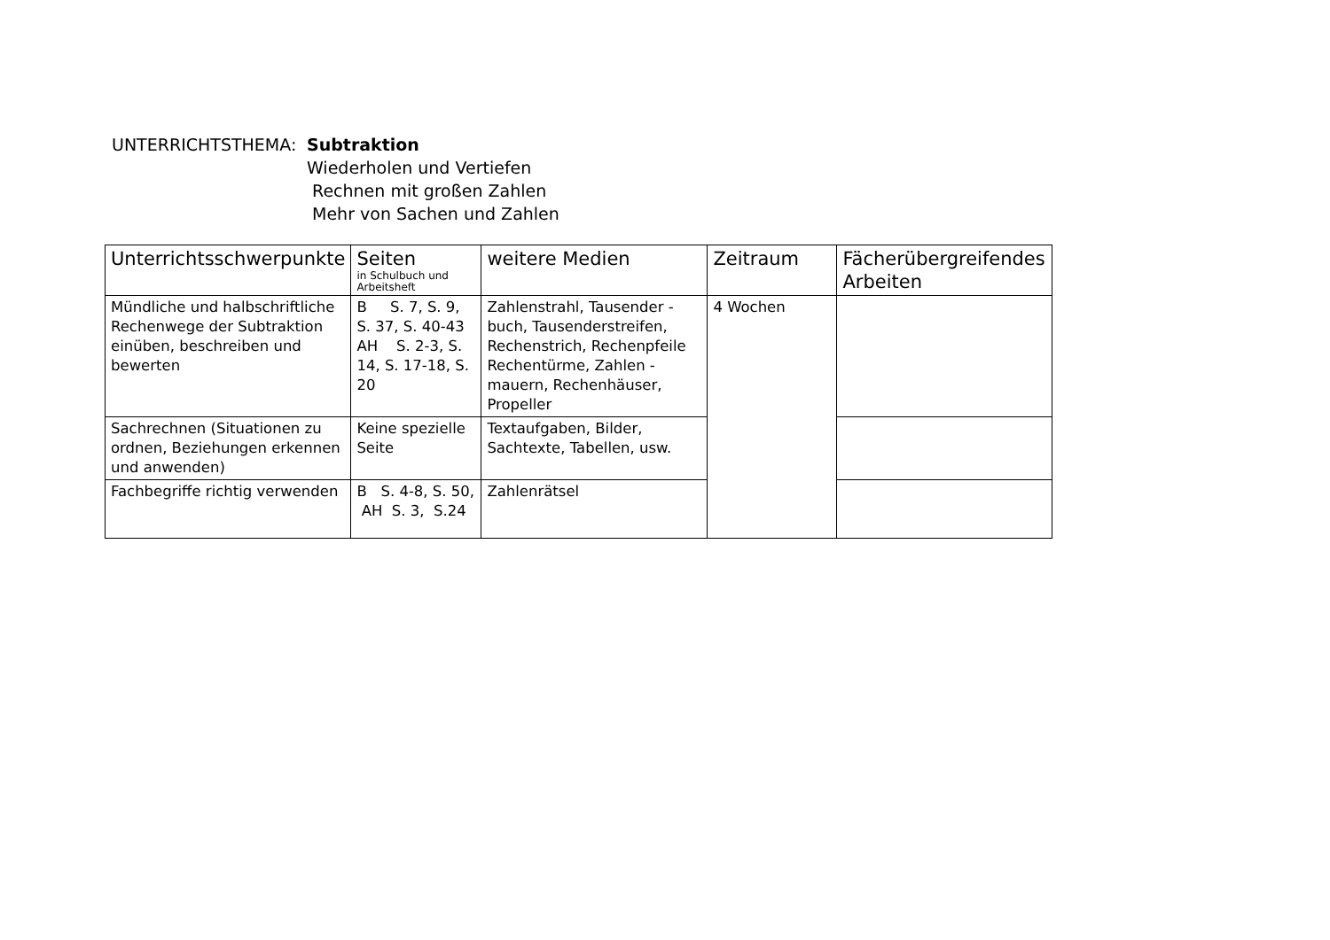UNTERRICHTSTHEMA: Subtraktion
Wiederholen und Vertiefen
Rechnen mit großen Zahlen
Mehr von Sachen und Zahlen
| Unterrichtsschwerpunkte | Seiten in Schulbuch und Arbeitsheft | weitere Medien | Zeitraum | Fächerübergreifendes Arbeiten |
| --- | --- | --- | --- | --- |
| Mündliche und halbschriftliche Rechenwege der Subtraktion einüben, beschreiben und bewerten | B S. 7, S. 9, S. 37, S. 40-43 AH S. 2-3, S. 14, S. 17-18, S. 20 | Zahlenstrahl, Tausender - buch, Tausenderstreifen, Rechenstrich, Rechenpfeile Rechentürme, Zahlen - mauern, Rechenhäuser, Propeller | 4 Wochen | |
| Sachrechnen (Situationen zu ordnen, Beziehungen erkennen und anwenden) | Keine spezielle Seite | Textaufgaben, Bilder, Sachtexte, Tabellen, usw. | | |
| Fachbegriffe richtig verwenden | B S. 4-8, S. 50, AH S. 3, S.24 | Zahlenrätsel | | |